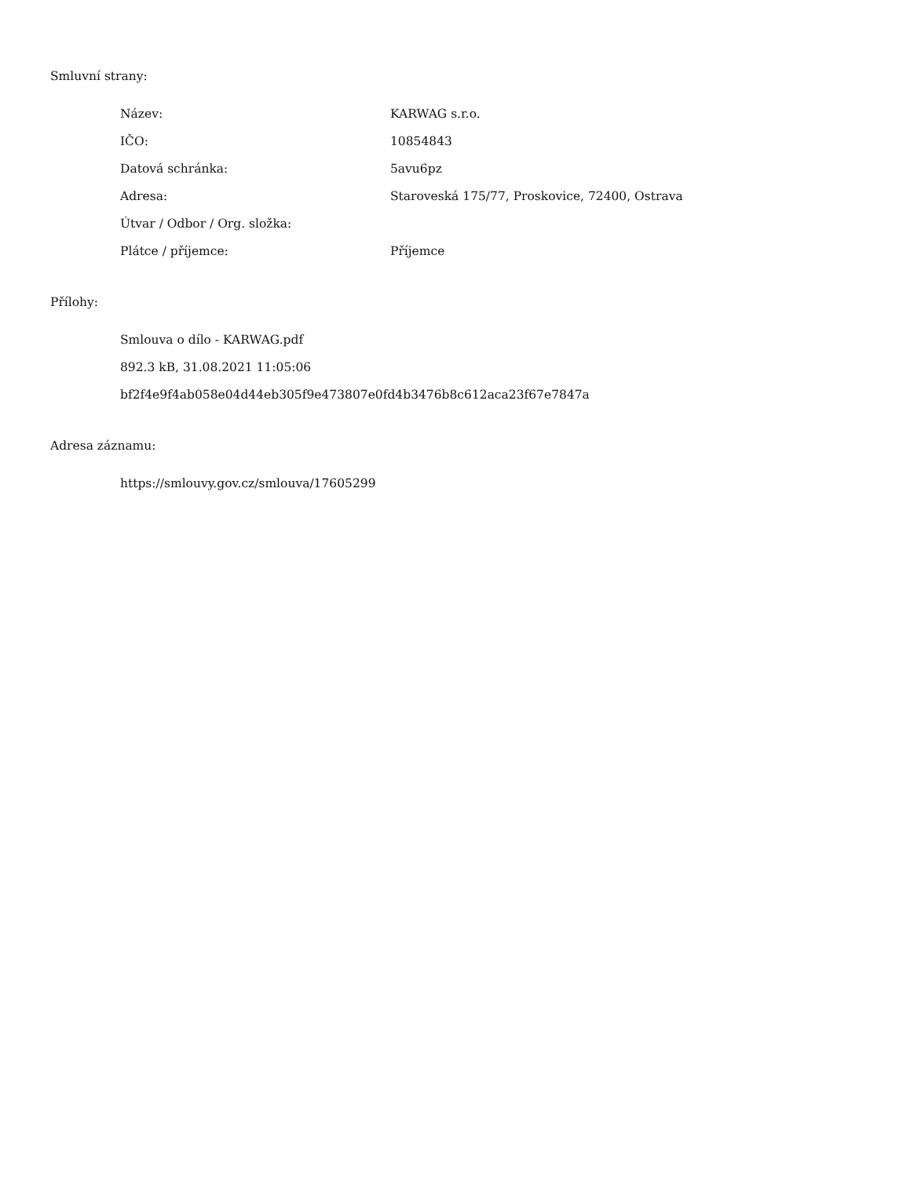Smluvní strany:
| Název: | KARWAG s.r.o. |
| IČO: | 10854843 |
| Datová schránka: | 5avu6pz |
| Adresa: | Staroveská 175/77, Proskovice, 72400, Ostrava |
| Útvar / Odbor / Org. složka: | |
| Plátce / příjemce: | Příjemce |
Přílohy:
Smlouva o dílo - KARWAG.pdf
892.3 kB, 31.08.2021 11:05:06
bf2f4e9f4ab058e04d44eb305f9e473807e0fd4b3476b8c612aca23f67e7847a
Adresa záznamu:
https://smlouvy.gov.cz/smlouva/17605299